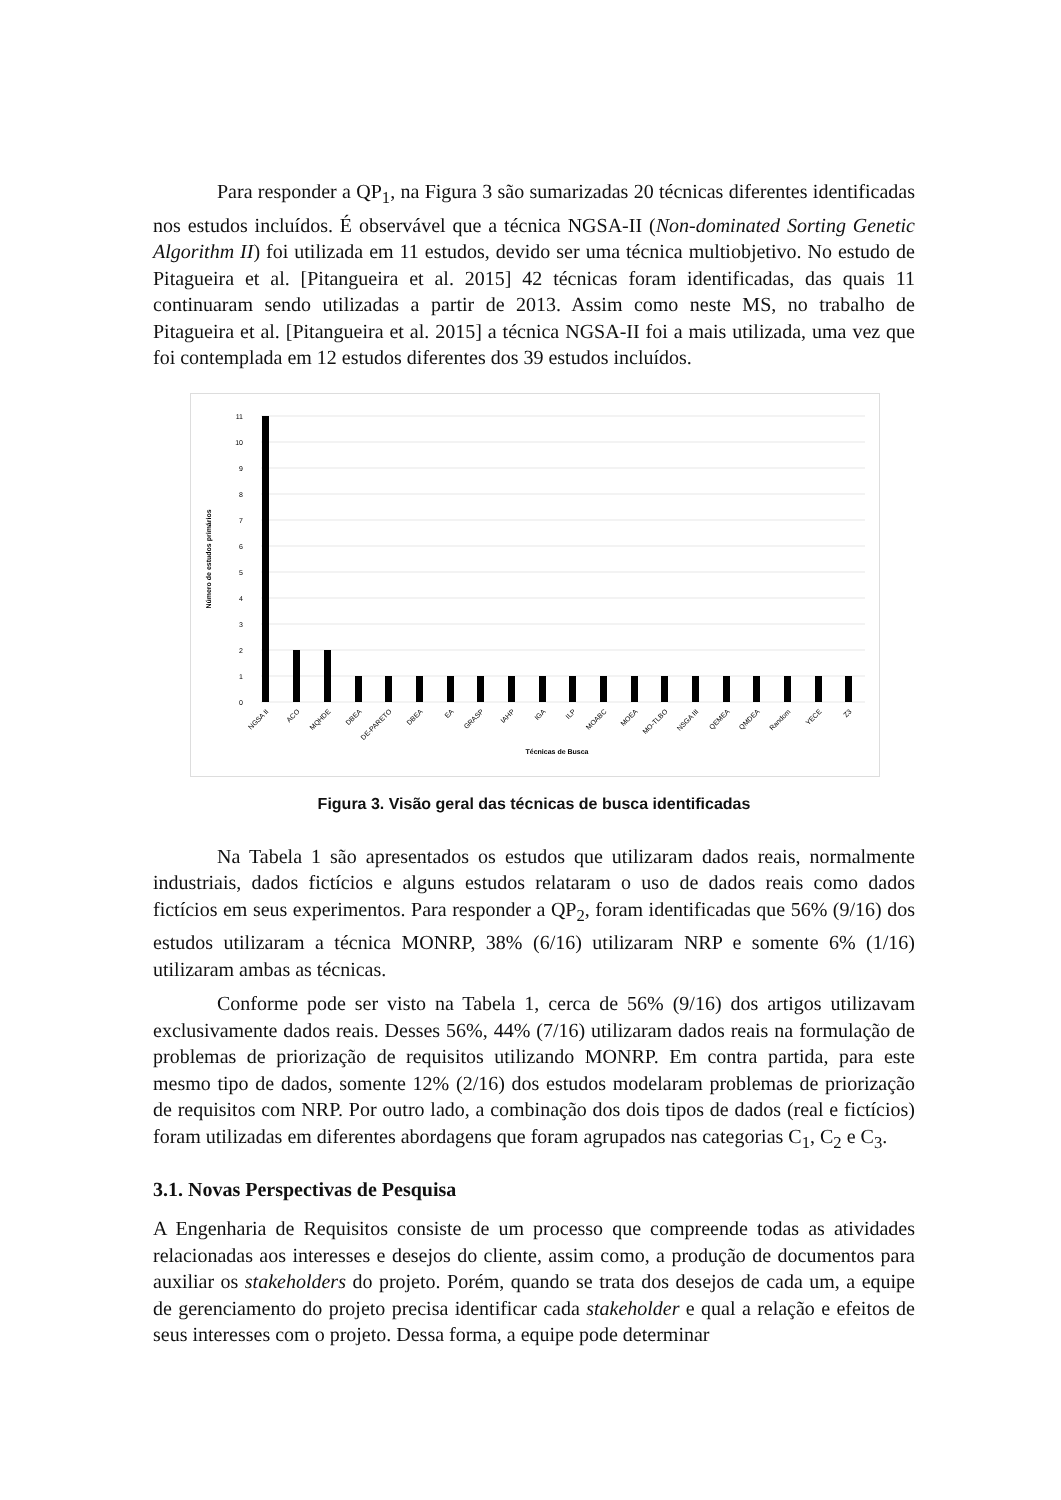Para responder a QP<sub>1</sub>, na Figura 3 são sumarizadas 20 técnicas diferentes identificadas nos estudos incluídos. É observável que a técnica NGSA-II (Non-dominated Sorting Genetic Algorithm II) foi utilizada em 11 estudos, devido ser uma técnica multiobjetivo. No estudo de Pitagueira et al. [Pitangueira et al. 2015] 42 técnicas foram identificadas, das quais 11 continuaram sendo utilizadas a partir de 2013. Assim como neste MS, no trabalho de Pitagueira et al. [Pitangueira et al. 2015] a técnica NGSA-II foi a mais utilizada, uma vez que foi contemplada em 12 estudos diferentes dos 39 estudos incluídos.
11
10
9
8
7
6
5
4
3
2
1
0
NGSA II
ACO
MQHDE
DBEA
DE-PARETO
DBEA
EA
GRASP
IAHP
IGA
ILP
MOABC
MOEA
MO-TLBO
NSGA III
QEMEA
QMDEA
Random
YECE
Z3
Técnicas de Busca
Número de estudos primários
Figura 3. Visão geral das técnicas de busca identificadas
Na Tabela 1 são apresentados os estudos que utilizaram dados reais, normalmente industriais, dados fictícios e alguns estudos relataram o uso de dados reais como dados fictícios em seus experimentos. Para responder a QP<sub>2</sub>, foram identificadas que 56% (9/16) dos estudos utilizaram a técnica MONRP, 38% (6/16) utilizaram NRP e somente 6% (1/16) utilizaram ambas as técnicas.
Conforme pode ser visto na Tabela 1, cerca de 56% (9/16) dos artigos utilizavam exclusivamente dados reais. Desses 56%, 44% (7/16) utilizaram dados reais na formulação de problemas de priorização de requisitos utilizando MONRP. Em contra partida, para este mesmo tipo de dados, somente 12% (2/16) dos estudos modelaram problemas de priorização de requisitos com NRP. Por outro lado, a combinação dos dois tipos de dados (real e fictícios) foram utilizadas em diferentes abordagens que foram agrupados nas categorias C<sub>1</sub>, C<sub>2</sub> e C<sub>3</sub>.
3.1. Novas Perspectivas de Pesquisa
A Engenharia de Requisitos consiste de um processo que compreende todas as atividades relacionadas aos interesses e desejos do cliente, assim como, a produção de documentos para auxiliar os stakeholders do projeto. Porém, quando se trata dos desejos de cada um, a equipe de gerenciamento do projeto precisa identificar cada stakeholder e qual a relação e efeitos de seus interesses com o projeto. Dessa forma, a equipe pode determinar